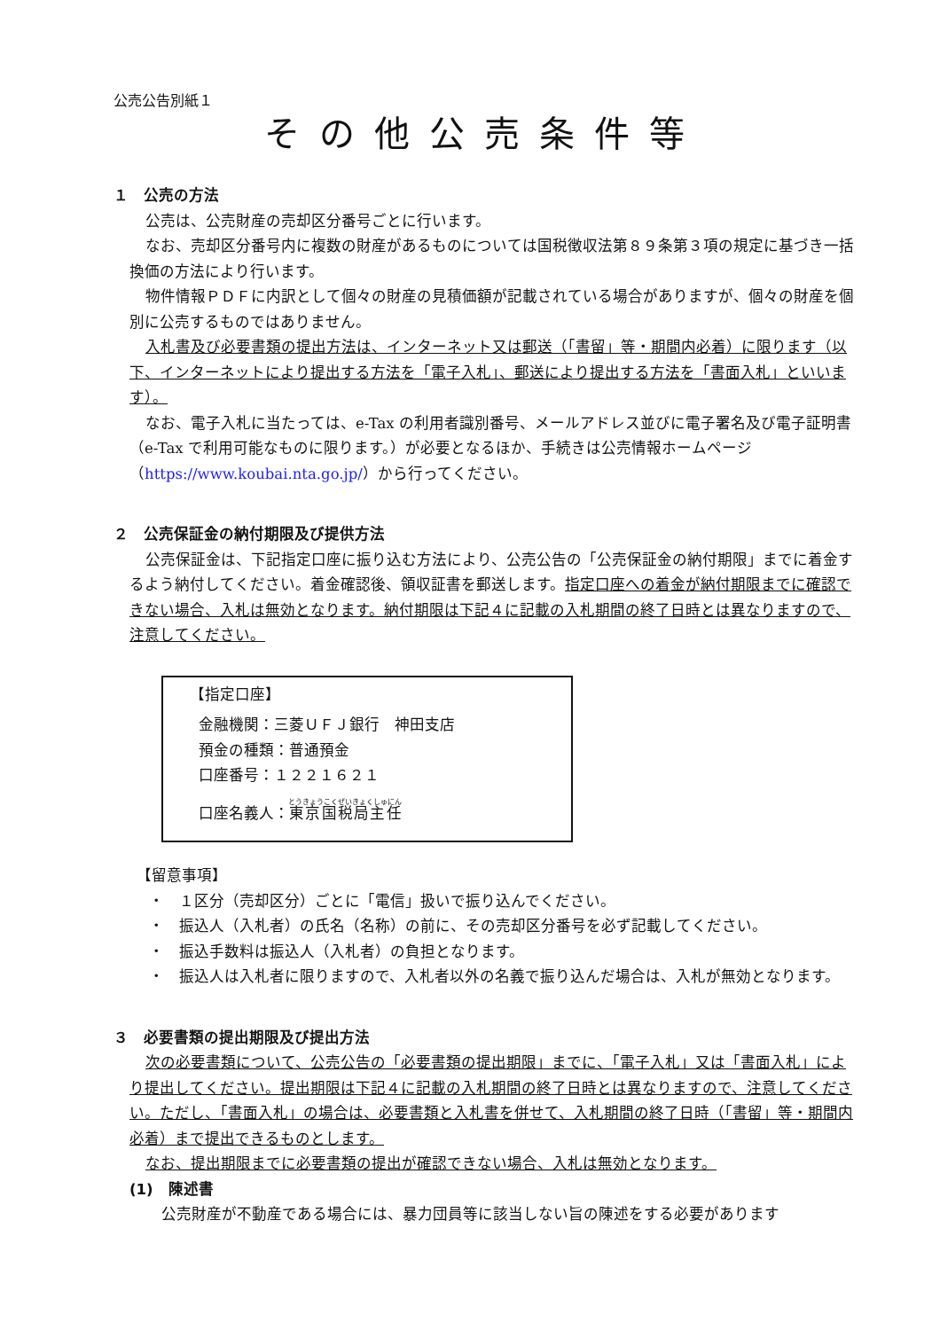公売公告別紙１
その他公売条件等
１　公売の方法
公売は、公売財産の売却区分番号ごとに行います。
なお、売却区分番号内に複数の財産があるものについては国税徴収法第８９条第３項の規定に基づき一括換価の方法により行います。
物件情報ＰＤＦに内訳として個々の財産の見積価額が記載されている場合がありますが、個々の財産を個別に公売するものではありません。
入札書及び必要書類の提出方法は、インターネット又は郵送（「書留」等・期間内必着）に限ります（以下、インターネットにより提出する方法を「電子入札」、郵送により提出する方法を「書面入札」といいます）。
なお、電子入札に当たっては、e-Tax の利用者識別番号、メールアドレス並びに電子署名及び電子証明書（e-Tax で利用可能なものに限ります。）が必要となるほか、手続きは公売情報ホームページ（https://www.koubai.nta.go.jp/）から行ってください。
２　公売保証金の納付期限及び提供方法
公売保証金は、下記指定口座に振り込む方法により、公売公告の「公売保証金の納付期限」までに着金するよう納付してください。着金確認後、領収証書を郵送します。指定口座への着金が納付期限までに確認できない場合、入札は無効となります。納付期限は下記４に記載の入札期間の終了日時とは異なりますので、注意してください。
【指定口座】
金融機関：三菱ＵＦＪ銀行　神田支店
預金の種類：普通預金
口座番号：１２２１６２１
口座名義人：東京国税局主任
【留意事項】
・　１区分（売却区分）ごとに「電信」扱いで振り込んでください。
・　振込人（入札者）の氏名（名称）の前に、その売却区分番号を必ず記載してください。
・　振込手数料は振込人（入札者）の負担となります。
・　振込人は入札者に限りますので、入札者以外の名義で振り込んだ場合は、入札が無効となります。
３　必要書類の提出期限及び提出方法
次の必要書類について、公売公告の「必要書類の提出期限」までに、「電子入札」又は「書面入札」により提出してください。提出期限は下記４に記載の入札期間の終了日時とは異なりますので、注意してください。ただし、「書面入札」の場合は、必要書類と入札書を併せて、入札期間の終了日時（「書留」等・期間内必着）まで提出できるものとします。
なお、提出期限までに必要書類の提出が確認できない場合、入札は無効となります。
(1)　陳述書
公売財産が不動産である場合には、暴力団員等に該当しない旨の陳述をする必要があります